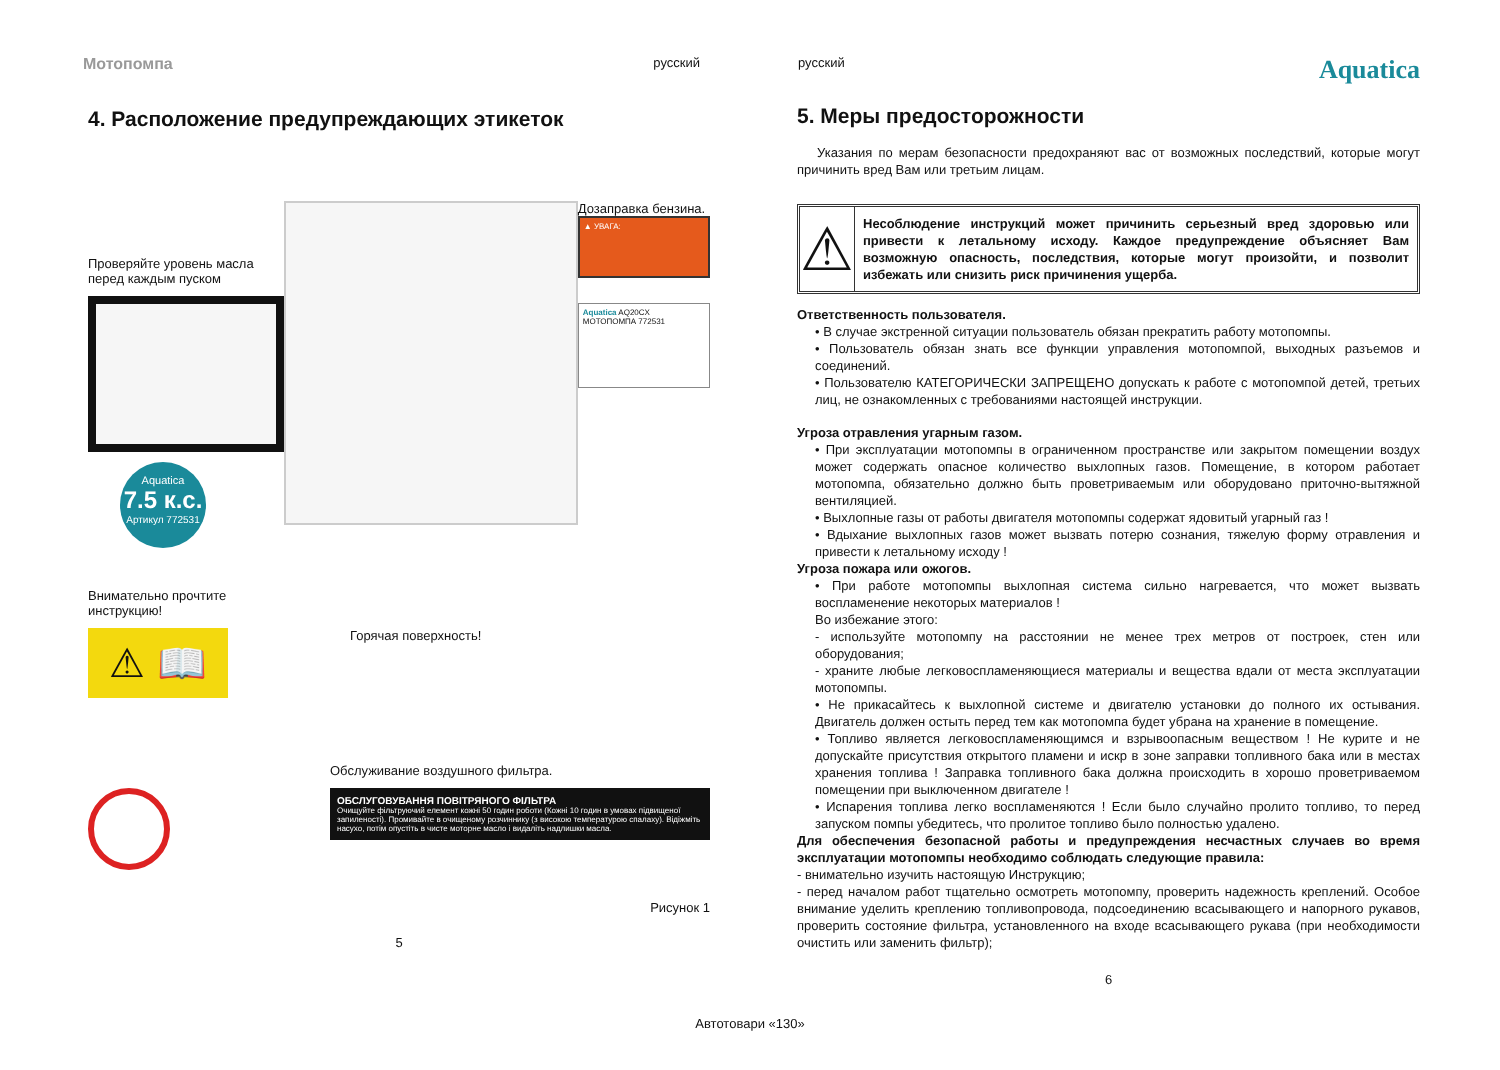Мотопомпа русский русский Aquatica
4. Расположение предупреждающих этикеток
Проверяйте уровень масла перед каждым пуском
Aquatica
7.5 к.с.
Артикул 772531
Дозаправка бензина.
▲ УВАГА:
Aquatica AQ20CX
МОТОПОМПА 772531
Внимательно прочтите инструкцию!
⚠ 📖
Горячая поверхность!
Обслуживание воздушного фильтра.
ОБСЛУГОВУВАННЯ ПОВІТРЯНОГО ФІЛЬТРА
Очищуйте фільтруючий елемент кожні 50 годин роботи (Кожні 10 годин в умовах підвищеної запиленості). Промивайте в очищеному розчиннику (з високою температурою спалаху). Відіжміть насухо, потім опустіть в чисте моторне масло і видаліть надлишки масла.
Рисунок 1
5
5. Меры предосторожности
Указания по мерам безопасности предохраняют вас от возможных последствий, которые могут причинить вред Вам или третьим лицам.
⚠
Несоблюдение инструкций может причинить серьезный вред здоровью или привести к летальному исходу. Каждое предупреждение объясняет Вам возможную опасность, последствия, которые могут произойти, и позволит избежать или снизить риск причинения ущерба.
Ответственность пользователя.
• В случае экстренной ситуации пользователь обязан прекратить работу мотопомпы.
• Пользователь обязан знать все функции управления мотопомпой, выходных разъемов и соединений.
• Пользователю КАТЕГОРИЧЕСКИ ЗАПРЕЩЕНО допускать к работе с мотопомпой детей, третьих лиц, не ознакомленных с требованиями настоящей инструкции.
Угроза отравления угарным газом.
• При эксплуатации мотопомпы в ограниченном пространстве или закрытом помещении воздух может содержать опасное количество выхлопных газов. Помещение, в котором работает мотопомпа, обязательно должно быть проветриваемым или оборудовано приточно-вытяжной вентиляцией.
• Выхлопные газы от работы двигателя мотопомпы содержат ядовитый угарный газ !
• Вдыхание выхлопных газов может вызвать потерю сознания, тяжелую форму отравления и привести к летальному исходу !
Угроза пожара или ожогов.
• При работе мотопомпы выхлопная система сильно нагревается, что может вызвать воспламенение некоторых материалов !
Во избежание этого:
- используйте мотопомпу на расстоянии не менее трех метров от построек, стен или оборудования;
- храните любые легковоспламеняющиеся материалы и вещества вдали от места эксплуатации мотопомпы.
• Не прикасайтесь к выхлопной системе и двигателю установки до полного их остывания. Двигатель должен остыть перед тем как мотопомпа будет убрана на хранение в помещение.
• Топливо является легковоспламеняющимся и взрывоопасным веществом ! Не курите и не допускайте присутствия открытого пламени и искр в зоне заправки топливного бака или в местах хранения топлива ! Заправка топливного бака должна происходить в хорошо проветриваемом помещении при выключенном двигателе !
• Испарения топлива легко воспламеняются ! Если было случайно пролито топливо, то перед запуском помпы убедитесь, что пролитое топливо было полностью удалено.
Для обеспечения безопасной работы и предупреждения несчастных случаев во время эксплуатации мотопомпы необходимо соблюдать следующие правила:
- внимательно изучить настоящую Инструкцию;
- перед началом работ тщательно осмотреть мотопомпу, проверить надежность креплений. Особое внимание уделить креплению топливопровода, подсоединению всасывающего и напорного рукавов, проверить состояние фильтра, установленного на входе всасывающего рукава (при необходимости очистить или заменить фильтр);
6
Автотовари «130»